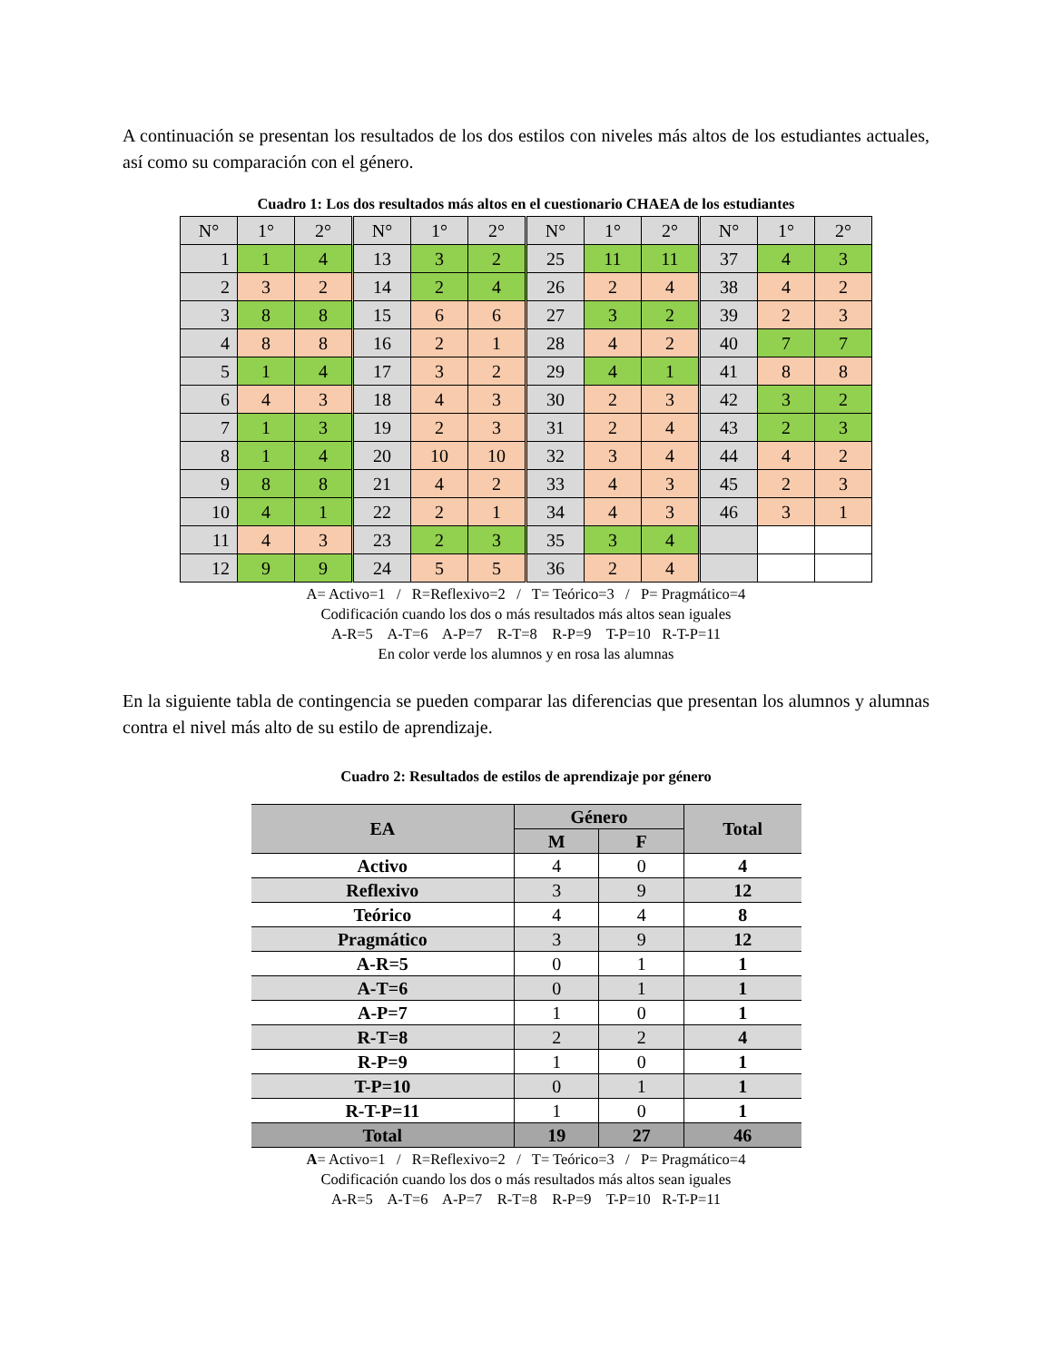A continuación se presentan los resultados de los dos estilos con niveles más altos de los estudiantes actuales, así como su comparación con el género.
Cuadro 1: Los dos resultados más altos en el cuestionario CHAEA de los estudiantes
| N° | 1° | 2° | N° | 1° | 2° | N° | 1° | 2° | N° | 1° | 2° |
| 1 | 1 | 4 | 13 | 3 | 2 | 25 | 11 | 11 | 37 | 4 | 3 |
| 2 | 3 | 2 | 14 | 2 | 4 | 26 | 2 | 4 | 38 | 4 | 2 |
| 3 | 8 | 8 | 15 | 6 | 6 | 27 | 3 | 2 | 39 | 2 | 3 |
| 4 | 8 | 8 | 16 | 2 | 1 | 28 | 4 | 2 | 40 | 7 | 7 |
| 5 | 1 | 4 | 17 | 3 | 2 | 29 | 4 | 1 | 41 | 8 | 8 |
| 6 | 4 | 3 | 18 | 4 | 3 | 30 | 2 | 3 | 42 | 3 | 2 |
| 7 | 1 | 3 | 19 | 2 | 3 | 31 | 2 | 4 | 43 | 2 | 3 |
| 8 | 1 | 4 | 20 | 10 | 10 | 32 | 3 | 4 | 44 | 4 | 2 |
| 9 | 8 | 8 | 21 | 4 | 2 | 33 | 4 | 3 | 45 | 2 | 3 |
| 10 | 4 | 1 | 22 | 2 | 1 | 34 | 4 | 3 | 46 | 3 | 1 |
| 11 | 4 | 3 | 23 | 2 | 3 | 35 | 3 | 4 | | | |
| 12 | 9 | 9 | 24 | 5 | 5 | 36 | 2 | 4 | | | |
A= Activo=1 / R=Reflexivo=2 / T= Teórico=3 / P= Pragmático=4
Codificación cuando los dos o más resultados más altos sean iguales
A-R=5 A-T=6 A-P=7 R-T=8 R-P=9 T-P=10 R-T-P=11
En color verde los alumnos y en rosa las alumnas
En la siguiente tabla de contingencia se pueden comparar las diferencias que presentan los alumnos y alumnas contra el nivel más alto de su estilo de aprendizaje.
Cuadro 2: Resultados de estilos de aprendizaje por género
| EA | Género | | Total |
| --- | --- | --- | --- |
| | M | F | |
| Activo | 4 | 0 | 4 |
| Reflexivo | 3 | 9 | 12 |
| Teórico | 4 | 4 | 8 |
| Pragmático | 3 | 9 | 12 |
| A-R=5 | 0 | 1 | 1 |
| A-T=6 | 0 | 1 | 1 |
| A-P=7 | 1 | 0 | 1 |
| R-T=8 | 2 | 2 | 4 |
| R-P=9 | 1 | 0 | 1 |
| T-P=10 | 0 | 1 | 1 |
| R-T-P=11 | 1 | 0 | 1 |
| Total | 19 | 27 | 46 |
A= Activo=1 / R=Reflexivo=2 / T= Teórico=3 / P= Pragmático=4
Codificación cuando los dos o más resultados más altos sean iguales
A-R=5 A-T=6 A-P=7 R-T=8 R-P=9 T-P=10 R-T-P=11